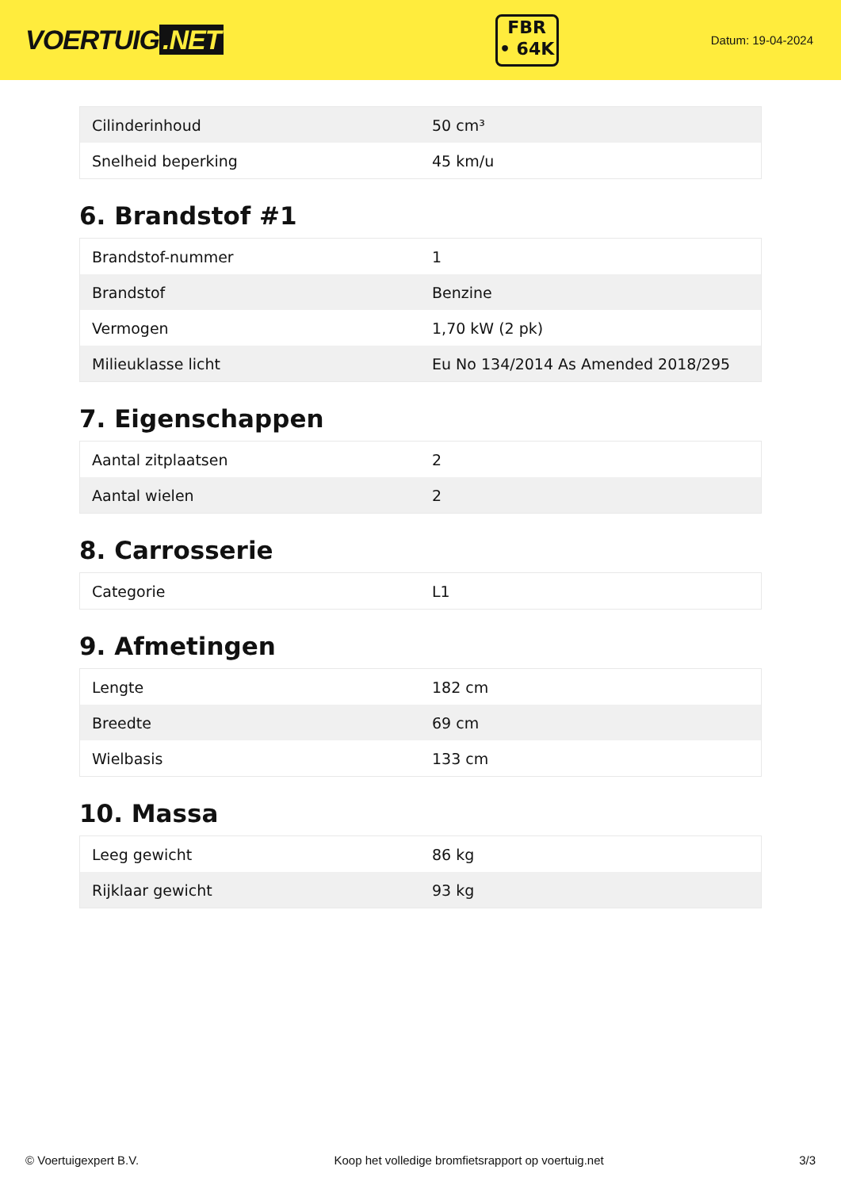VOERTUIG.NET
FBR
• 64K
Datum: 19-04-2024
| Cilinderinhoud | 50 cm³ |
| Snelheid beperking | 45 km/u |
6. Brandstof #1
| Brandstof-nummer | 1 |
| Brandstof | Benzine |
| Vermogen | 1,70 kW (2 pk) |
| Milieuklasse licht | Eu No 134/2014 As Amended 2018/295 |
7. Eigenschappen
| Aantal zitplaatsen | 2 |
| Aantal wielen | 2 |
8. Carrosserie
| Categorie | L1 |
9. Afmetingen
| Lengte | 182 cm |
| Breedte | 69 cm |
| Wielbasis | 133 cm |
10. Massa
| Leeg gewicht | 86 kg |
| Rijklaar gewicht | 93 kg |
© Voertuigexpert B.V. Koop het volledige bromfietsrapport op voertuig.net 3/3